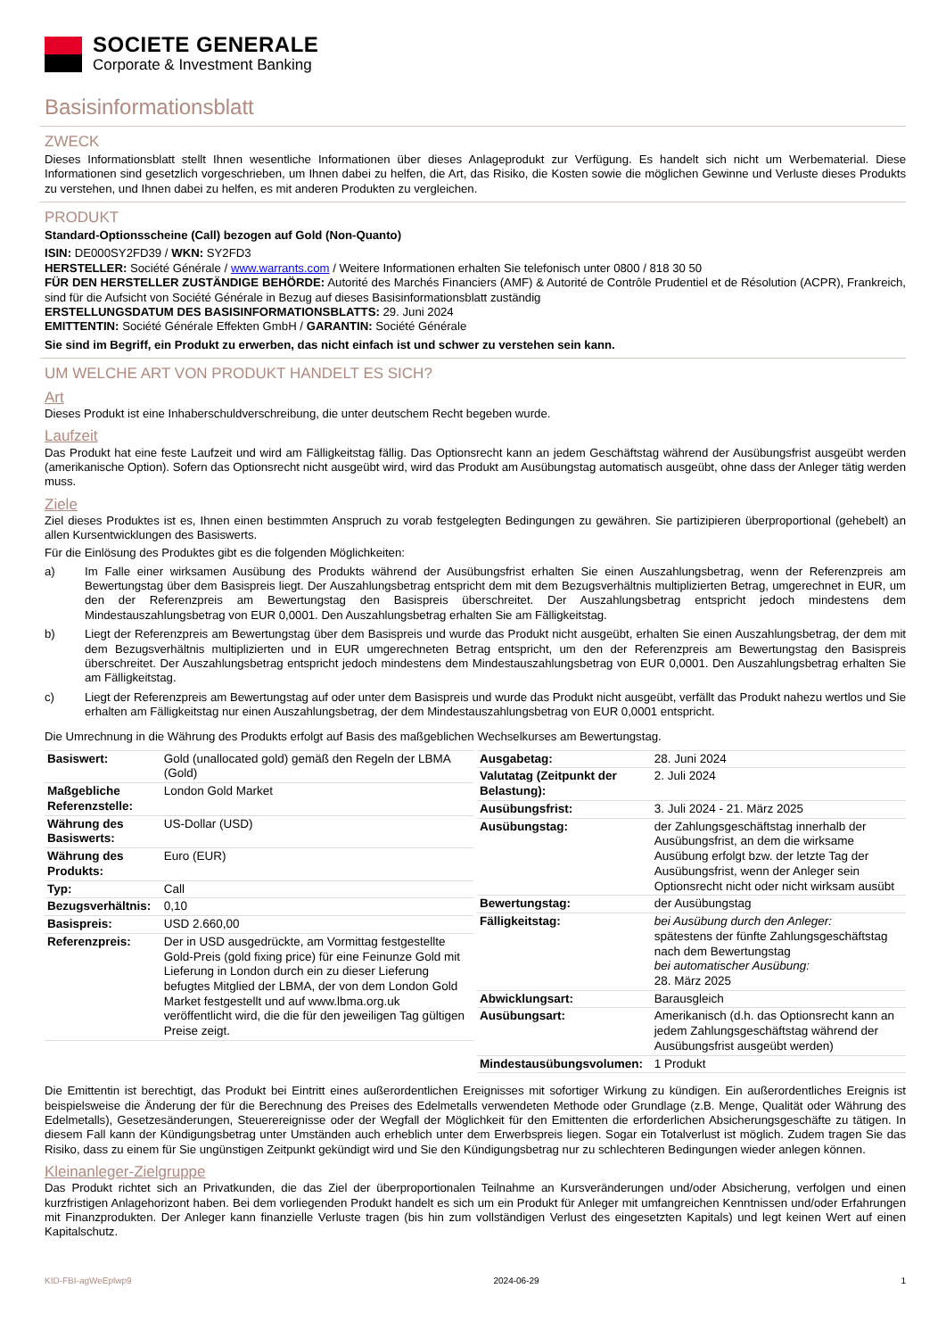SOCIETE GENERALE
Corporate & Investment Banking
Basisinformationsblatt
ZWECK
Dieses Informationsblatt stellt Ihnen wesentliche Informationen über dieses Anlageprodukt zur Verfügung. Es handelt sich nicht um Werbematerial. Diese Informationen sind gesetzlich vorgeschrieben, um Ihnen dabei zu helfen, die Art, das Risiko, die Kosten sowie die möglichen Gewinne und Verluste dieses Produkts zu verstehen, und Ihnen dabei zu helfen, es mit anderen Produkten zu vergleichen.
PRODUKT
Standard-Optionsscheine (Call) bezogen auf Gold (Non-Quanto)
ISIN: DE000SY2FD39 / WKN: SY2FD3
HERSTELLER: Société Générale / www.warrants.com / Weitere Informationen erhalten Sie telefonisch unter 0800 / 818 30 50
FÜR DEN HERSTELLER ZUSTÄNDIGE BEHÖRDE: Autorité des Marchés Financiers (AMF) & Autorité de Contrôle Prudentiel et de Résolution (ACPR), Frankreich, sind für die Aufsicht von Société Générale in Bezug auf dieses Basisinformationsblatt zuständig
ERSTELLUNGSDATUM DES BASISINFORMATIONSBLATTS: 29. Juni 2024
EMITTENTIN: Société Générale Effekten GmbH / GARANTIN: Société Générale
Sie sind im Begriff, ein Produkt zu erwerben, das nicht einfach ist und schwer zu verstehen sein kann.
UM WELCHE ART VON PRODUKT HANDELT ES SICH?
Art
Dieses Produkt ist eine Inhaberschuldverschreibung, die unter deutschem Recht begeben wurde.
Laufzeit
Das Produkt hat eine feste Laufzeit und wird am Fälligkeitstag fällig. Das Optionsrecht kann an jedem Geschäftstag während der Ausübungsfrist ausgeübt werden (amerikanische Option). Sofern das Optionsrecht nicht ausgeübt wird, wird das Produkt am Ausübungstag automatisch ausgeübt, ohne dass der Anleger tätig werden muss.
Ziele
Ziel dieses Produktes ist es, Ihnen einen bestimmten Anspruch zu vorab festgelegten Bedingungen zu gewähren. Sie partizipieren überproportional (gehebelt) an allen Kursentwicklungen des Basiswerts.
Für die Einlösung des Produktes gibt es die folgenden Möglichkeiten:
a) Im Falle einer wirksamen Ausübung des Produkts während der Ausübungsfrist erhalten Sie einen Auszahlungsbetrag, wenn der Referenzpreis am Bewertungstag über dem Basispreis liegt. Der Auszahlungsbetrag entspricht dem mit dem Bezugsverhältnis multiplizierten Betrag, umgerechnet in EUR, um den der Referenzpreis am Bewertungstag den Basispreis überschreitet. Der Auszahlungsbetrag entspricht jedoch mindestens dem Mindestauszahlungsbetrag von EUR 0,0001. Den Auszahlungsbetrag erhalten Sie am Fälligkeitstag.
b) Liegt der Referenzpreis am Bewertungstag über dem Basispreis und wurde das Produkt nicht ausgeübt, erhalten Sie einen Auszahlungsbetrag, der dem mit dem Bezugsverhältnis multiplizierten und in EUR umgerechneten Betrag entspricht, um den der Referenzpreis am Bewertungstag den Basispreis überschreitet. Der Auszahlungsbetrag entspricht jedoch mindestens dem Mindestauszahlungsbetrag von EUR 0,0001. Den Auszahlungsbetrag erhalten Sie am Fälligkeitstag.
c) Liegt der Referenzpreis am Bewertungstag auf oder unter dem Basispreis und wurde das Produkt nicht ausgeübt, verfällt das Produkt nahezu wertlos und Sie erhalten am Fälligkeitstag nur einen Auszahlungsbetrag, der dem Mindestauszahlungsbetrag von EUR 0,0001 entspricht.
Die Umrechnung in die Währung des Produkts erfolgt auf Basis des maßgeblichen Wechselkurses am Bewertungstag.
| Basiswert: | Gold (unallocated gold) gemäß den Regeln der LBMA (Gold) |
| Maßgebliche Referenzstelle: | London Gold Market |
| Währung des Basiswerts: | US-Dollar (USD) |
| Währung des Produkts: | Euro (EUR) |
| Typ: | Call |
| Bezugsverhältnis: | 0,10 |
| Basispreis: | USD 2.660,00 |
| Referenzpreis: | Der in USD ausgedrückte, am Vormittag festgestellte Gold-Preis (gold fixing price) für eine Feinunze Gold mit Lieferung in London durch ein zu dieser Lieferung befugtes Mitglied der LBMA, der von dem London Gold Market festgestellt und auf www.lbma.org.uk veröffentlicht wird, die die für den jeweiligen Tag gültigen Preise zeigt. |
| Ausgabetag: | 28. Juni 2024 |
| Valutatag (Zeitpunkt der Belastung): | 2. Juli 2024 |
| Ausübungsfrist: | 3. Juli 2024 - 21. März 2025 |
| Ausübungstag: | der Zahlungsgeschäftstag innerhalb der Ausübungsfrist, an dem die wirksame Ausübung erfolgt bzw. der letzte Tag der Ausübungsfrist, wenn der Anleger sein Optionsrecht nicht oder nicht wirksam ausübt |
| Bewertungstag: | der Ausübungstag |
| Fälligkeitstag: | bei Ausübung durch den Anleger: spätestens der fünfte Zahlungsgeschäftstag nach dem Bewertungstag bei automatischer Ausübung: 28. März 2025 |
| Abwicklungsart: | Barausgleich |
| Ausübungsart: | Amerikanisch (d.h. das Optionsrecht kann an jedem Zahlungsgeschäftstag während der Ausübungsfrist ausgeübt werden) |
| Mindestausübungsvolumen: | 1 Produkt |
Die Emittentin ist berechtigt, das Produkt bei Eintritt eines außerordentlichen Ereignisses mit sofortiger Wirkung zu kündigen. Ein außerordentliches Ereignis ist beispielsweise die Änderung der für die Berechnung des Preises des Edelmetalls verwendeten Methode oder Grundlage (z.B. Menge, Qualität oder Währung des Edelmetalls), Gesetzesänderungen, Steuerereignisse oder der Wegfall der Möglichkeit für den Emittenten die erforderlichen Absicherungsgeschäfte zu tätigen. In diesem Fall kann der Kündigungsbetrag unter Umständen auch erheblich unter dem Erwerbspreis liegen. Sogar ein Totalverlust ist möglich. Zudem tragen Sie das Risiko, dass zu einem für Sie ungünstigen Zeitpunkt gekündigt wird und Sie den Kündigungsbetrag nur zu schlechteren Bedingungen wieder anlegen können.
Kleinanleger-Zielgruppe
Das Produkt richtet sich an Privatkunden, die das Ziel der überproportionalen Teilnahme an Kursveränderungen und/oder Absicherung, verfolgen und einen kurzfristigen Anlagehorizont haben. Bei dem vorliegenden Produkt handelt es sich um ein Produkt für Anleger mit umfangreichen Kenntnissen und/oder Erfahrungen mit Finanzprodukten. Der Anleger kann finanzielle Verluste tragen (bis hin zum vollständigen Verlust des eingesetzten Kapitals) und legt keinen Wert auf einen Kapitalschutz.
KID-FBI-agWeEplwp9 2024-06-29 1